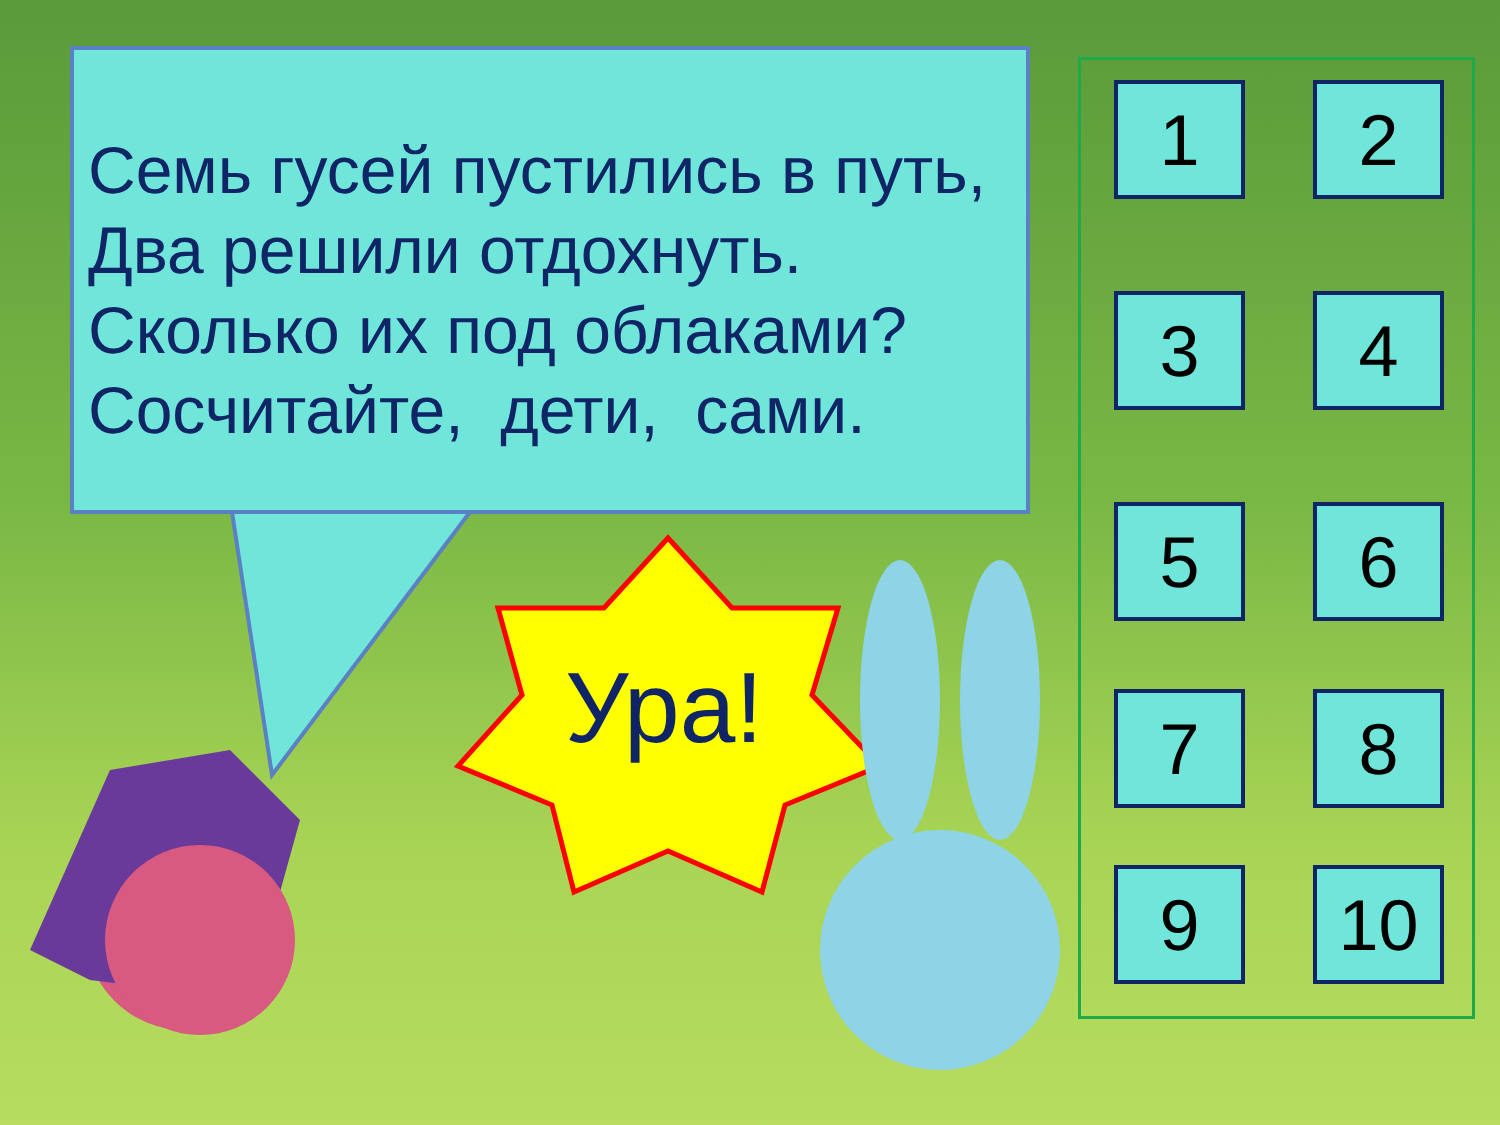Семь гусей пустились в путь,
Два решили отдохнуть.
Сколько их под облаками?
Сосчитайте, дети, сами.
Ура!
1 2
3 4
5 6
7 8
9 10